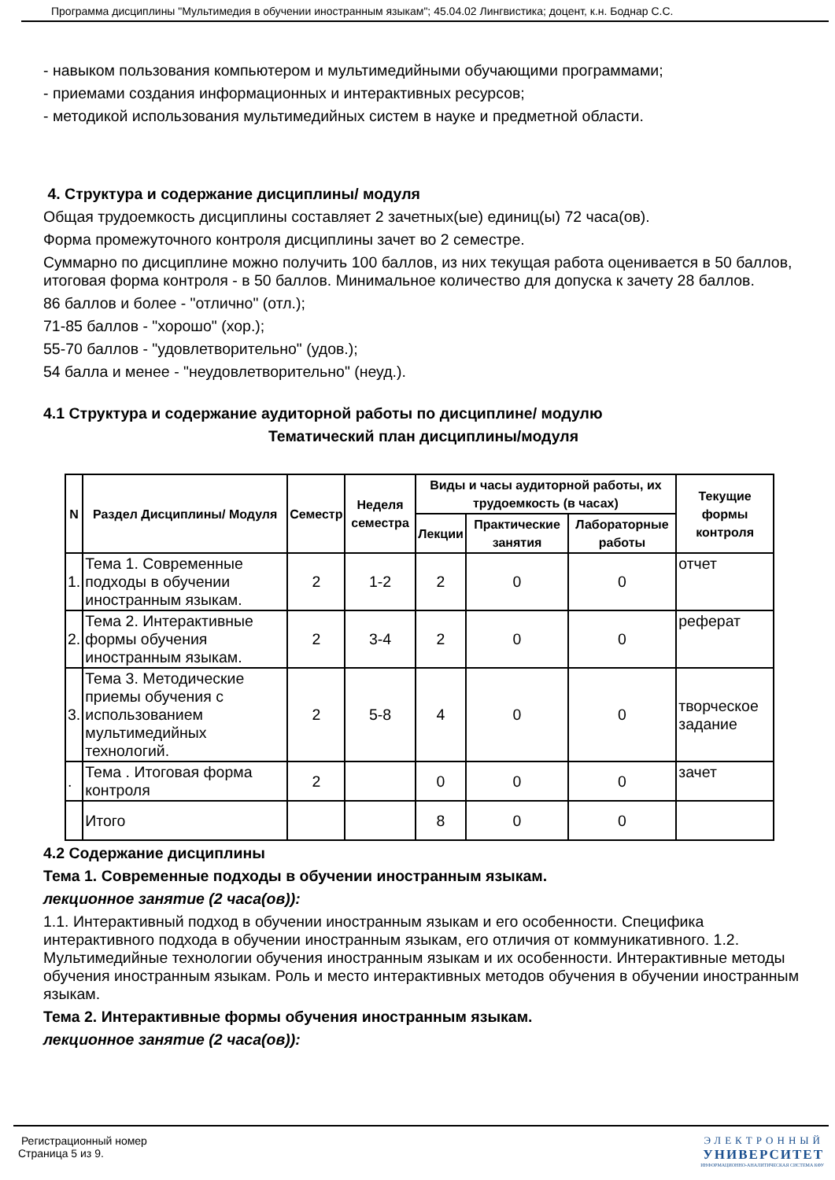Программа дисциплины "Мультимедия в обучении иностранным языкам"; 45.04.02 Лингвистика; доцент, к.н. Боднар С.С.
- навыком пользования компьютером и мультимедийными обучающими программами;
- приемами создания информационных и интерактивных ресурсов;
- методикой использования мультимедийных систем в науке и предметной области.
4. Структура и содержание дисциплины/ модуля
Общая трудоемкость дисциплины составляет 2 зачетных(ые) единиц(ы) 72 часа(ов).
Форма промежуточного контроля дисциплины зачет во 2 семестре.
Суммарно по дисциплине можно получить 100 баллов, из них текущая работа оценивается в 50 баллов, итоговая форма контроля - в 50 баллов. Минимальное количество для допуска к зачету 28 баллов.
86 баллов и более - "отлично" (отл.);
71-85 баллов - "хорошо" (хор.);
55-70 баллов - "удовлетворительно" (удов.);
54 балла и менее - "неудовлетворительно" (неуд.).
4.1 Структура и содержание аудиторной работы по дисциплине/ модулю
Тематический план дисциплины/модуля
| N | Раздел Дисциплины/ Модуля | Семестр | Неделя семестра | Виды и часы аудиторной работы, их трудоемкость (в часах) | | | Текущие формы контроля |
| --- | --- | --- | --- | --- | --- | --- | --- |
| | | | | Лекции | Практические занятия | Лабораторные работы | |
| 1. | Тема 1. Современные подходы в обучении иностранным языкам. | 2 | 1-2 | 2 | 0 | 0 | отчет |
| 2. | Тема 2. Интерактивные формы обучения иностранным языкам. | 2 | 3-4 | 2 | 0 | 0 | реферат |
| 3. | Тема 3. Методические приемы обучения с использованием мультимедийных технологий. | 2 | 5-8 | 4 | 0 | 0 | творческое задание |
| . | Тема . Итоговая форма контроля | 2 | | 0 | 0 | 0 | зачет |
| | Итого | | | 8 | 0 | 0 | |
4.2 Содержание дисциплины
Тема 1. Современные подходы в обучении иностранным языкам.
лекционное занятие (2 часа(ов)):
1.1. Интерактивный подход в обучении иностранным языкам и его особенности. Специфика интерактивного подхода в обучении иностранным языкам, его отличия от коммуникативного. 1.2. Мультимедийные технологии обучения иностранным языкам и их особенности. Интерактивные методы обучения иностранным языкам. Роль и место интерактивных методов обучения в обучении иностранным языкам.
Тема 2. Интерактивные формы обучения иностранным языкам.
лекционное занятие (2 часа(ов)):
ЭЛЕКТРОННЫЙ
УНИВЕРСИТЕТ
ИНФОРМАЦИОННО-АНАЛИТИЧЕСКАЯ СИСТЕМА КФУ
Регистрационный номер
Страница 5 из 9.